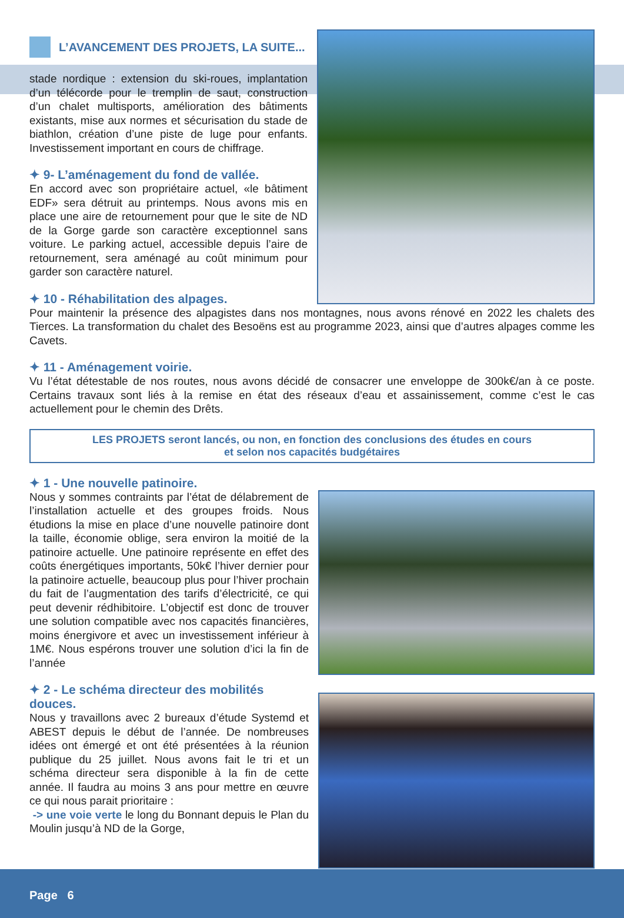L’AVANCEMENT DES PROJETS, LA SUITE...
stade nordique : extension du ski-roues, implantation d’un télécorde pour le tremplin de saut, construction d’un chalet multisports, amélioration des bâtiments existants, mise aux normes et sécurisation du stade de biathlon, création d’une piste de luge pour enfants. Investissement important en cours de chiffrage.
✦ 9- L’aménagement du fond de vallée.
En accord avec son propriétaire actuel, «le bâtiment EDF» sera détruit au printemps. Nous avons mis en place une aire de retournement pour que le site de ND de la Gorge garde son caractère exceptionnel sans voiture. Le parking actuel, accessible depuis l’aire de retournement, sera aménagé au coût minimum pour garder son caractère naturel.
✦ 10 - Réhabilitation des alpages.
Pour maintenir la présence des alpagistes dans nos montagnes, nous avons rénové en 2022 les chalets des Tierces. La transformation du chalet des Besoëns est au programme 2023, ainsi que d’autres alpages comme les Cavets.
✦ 11 - Aménagement voirie.
Vu l’état détestable de nos routes, nous avons décidé de consacrer une enveloppe de 300k€/an à ce poste. Certains travaux sont liés à la remise en état des réseaux d’eau et assainissement, comme c’est le cas actuellement pour le chemin des Drêts.
LES PROJETS seront lancés, ou non, en fonction des conclusions des études en cours
et selon nos capacités budgétaires
✦ 1 - Une nouvelle patinoire.
Nous y sommes contraints par l’état de délabrement de l’installation actuelle et des groupes froids. Nous étudions la mise en place d’une nouvelle patinoire dont la taille, économie oblige, sera environ la moitié de la patinoire actuelle. Une patinoire représente en effet des coûts énergétiques importants, 50k€ l’hiver dernier pour la patinoire actuelle, beaucoup plus pour l’hiver prochain du fait de l’augmentation des tarifs d’électricité, ce qui peut devenir rédhibitoire. L’objectif est donc de trouver une solution compatible avec nos capacités financières, moins énergivore et avec un investissement inférieur à 1M€. Nous espérons trouver une solution d’ici la fin de l’année
✦ 2 - Le schéma directeur des mobilités douces.
Nous y travaillons avec 2 bureaux d’étude Systemd et ABEST depuis le début de l’année. De nombreuses idées ont émergé et ont été présentées à la réunion publique du 25 juillet. Nous avons fait le tri et un schéma directeur sera disponible à la fin de cette année. Il faudra au moins 3 ans pour mettre en œuvre ce qui nous parait prioritaire :
-> une voie verte le long du Bonnant depuis le Plan du Moulin jusqu’à ND de la Gorge,
Page 6